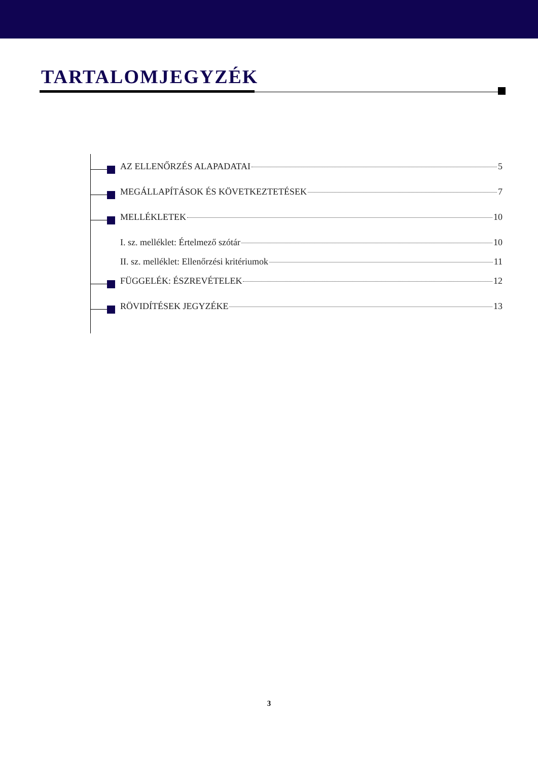TARTALOMJEGYZÉK
AZ ELLENŐRZÉS ALAPADATAI 5
MEGÁLLAPÍTÁSOK ÉS KÖVETKEZTETÉSEK 7
MELLÉKLETEK 10
I. sz. melléklet: Értelmező szótár 10
II. sz. melléklet: Ellenőrzési kritériumok 11
FÜGGELÉK: ÉSZREVÉTELEK 12
RÖVIDÍTÉSEK JEGYZÉKE 13
3